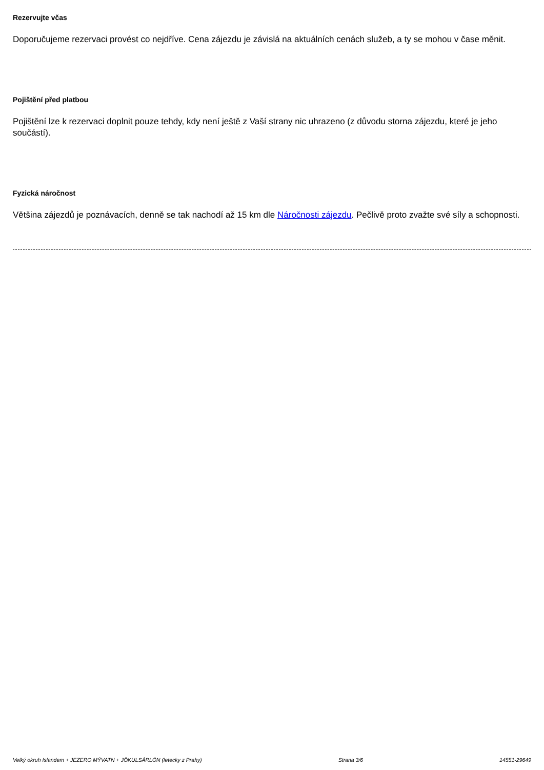Rezervujte včas
Doporučujeme rezervaci provést co nejdříve. Cena zájezdu je závislá na aktuálních cenách služeb, a ty se mohou v čase měnit.
Pojištění před platbou
Pojištění lze k rezervaci doplnit pouze tehdy, kdy není ještě z Vaší strany nic uhrazeno (z důvodu storna zájezdu, které je jeho součástí).
Fyzická náročnost
Většina zájezdů je poznávacích, denně se tak nachodí až 15 km dle Náročnosti zájezdu. Pečlivě proto zvažte své síly a schopnosti.
Velký okruh Islandem + JEZERO MÝVATN + JÖKULSÁRLÓN (letecky z Prahy) Strana 3/6 14551-29649